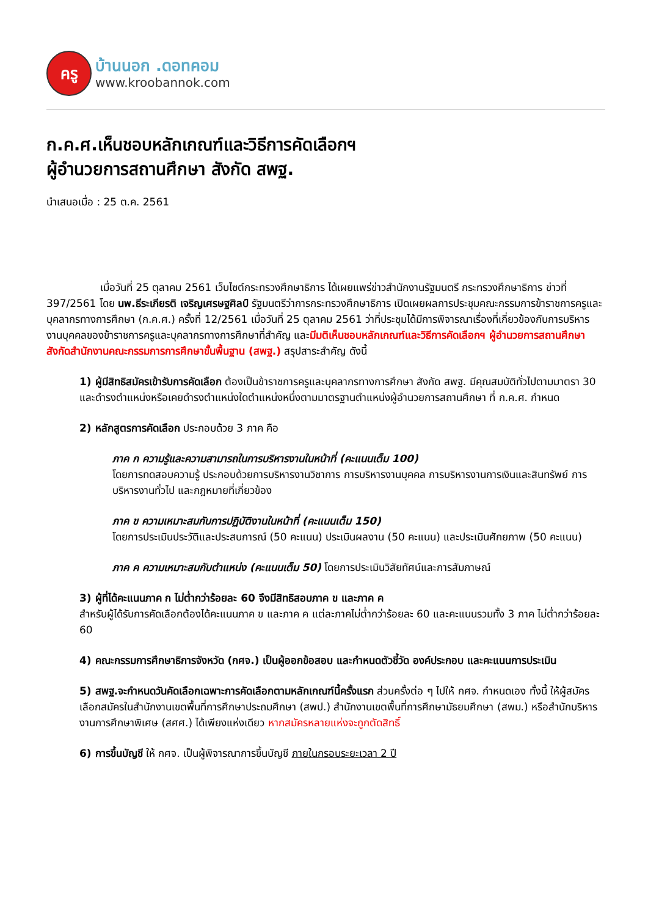ครู
บ้านนอก .ดอทคอม
www.kroobannok.com
ก.ค.ศ.เห็นชอบหลักเกณฑ์และวิธีการคัดเลือกฯ
ผู้อำนวยการสถานศึกษา สังกัด สพฐ.
นำเสนอเมื่อ : 25 ต.ค. 2561
เมื่อวันที่ 25 ตุลาคม 2561 เว็บไซต์กระทรวงศึกษาธิการ ได้เผยแพร่ข่าวสำนักงานรัฐมนตรี กระทรวงศึกษาธิการ ข่าวที่ 397/2561 โดย นพ.ธีระเกียรติ เจริญเศรษฐศิลป์ รัฐมนตรีว่าการกระทรวงศึกษาธิการ เปิดเผยผลการประชุมคณะกรรมการข้าราชการครูและบุคลากรทางการศึกษา (ก.ค.ศ.) ครั้งที่ 12/2561 เมื่อวันที่ 25 ตุลาคม 2561 ว่าที่ประชุมได้มีการพิจารณาเรื่องที่เกี่ยวข้องกับการบริหารงานบุคคลของข้าราชการครูและบุคลากรทางการศึกษาที่สำคัญ และมีมติเห็นชอบหลักเกณฑ์และวิธีการคัดเลือกฯ ผู้อำนวยการสถานศึกษา สังกัดสำนักงานคณะกรรมการการศึกษาขั้นพื้นฐาน (สพฐ.) สรุปสาระสำคัญ ดังนี้
1) ผู้มีสิทธิสมัครเข้ารับการคัดเลือก ต้องเป็นข้าราชการครูและบุคลากรทางการศึกษา สังกัด สพฐ. มีคุณสมบัติทั่วไปตามมาตรา 30 และดำรงตำแหน่งหรือเคยดำรงตำแหน่งใดตำแหน่งหนึ่งตามมาตรฐานตำแหน่งผู้อำนวยการสถานศึกษา ที่ ก.ค.ศ. กำหนด
2) หลักสูตรการคัดเลือก ประกอบด้วย 3 ภาค คือ
ภาค ก ความรู้และความสามารถในการบริหารงานในหน้าที่ (คะแนนเต็ม 100)
โดยการทดสอบความรู้ ประกอบด้วยการบริหารงานวิชาการ การบริหารงานบุคคล การบริหารงานการเงินและสินทรัพย์ การบริหารงานทั่วไป และกฎหมายที่เกี่ยวข้อง
ภาค ข ความเหมาะสมกับการปฏิบัติงานในหน้าที่ (คะแนนเต็ม 150)
โดยการประเมินประวัติและประสบการณ์ (50 คะแนน) ประเมินผลงาน (50 คะแนน) และประเมินศักยภาพ (50 คะแนน)
ภาค ค ความเหมาะสมกับตำแหน่ง (คะแนนเต็ม 50) โดยการประเมินวิสัยทัศน์และการสัมภาษณ์
3) ผู้ที่ได้คะแนนภาค ก ไม่ต่ำกว่าร้อยละ 60 จึงมีสิทธิสอบภาค ข และภาค ค
สำหรับผู้ได้รับการคัดเลือกต้องได้คะแนนภาค ข และภาค ค แต่ละภาคไม่ต่ำกว่าร้อยละ 60 และคะแนนรวมทั้ง 3 ภาค ไม่ต่ำกว่าร้อยละ 60
4) คณะกรรมการศึกษาธิการจังหวัด (กศจ.) เป็นผู้ออกข้อสอบ และกำหนดตัวชี้วัด องค์ประกอบ และคะแนนการประเมิน
5) สพฐ.จะกำหนดวันคัดเลือกเฉพาะการคัดเลือกตามหลักเกณฑ์นี้ครั้งแรก ส่วนครั้งต่อ ๆ ไปให้ กศจ. กำหนดเอง ทั้งนี้ ให้ผู้สมัครเลือกสมัครในสำนักงานเขตพื้นที่การศึกษาประถมศึกษา (สพป.) สำนักงานเขตพื้นที่การศึกษามัธยมศึกษา (สพม.) หรือสำนักบริหารงานการศึกษาพิเศษ (สศศ.) ได้เพียงแห่งเดียว หากสมัครหลายแห่งจะถูกตัดสิทธิ์
6) การขึ้นบัญชี ให้ กศจ. เป็นผู้พิจารณาการขึ้นบัญชี ภายในกรอบระยะเวลา 2 ปี